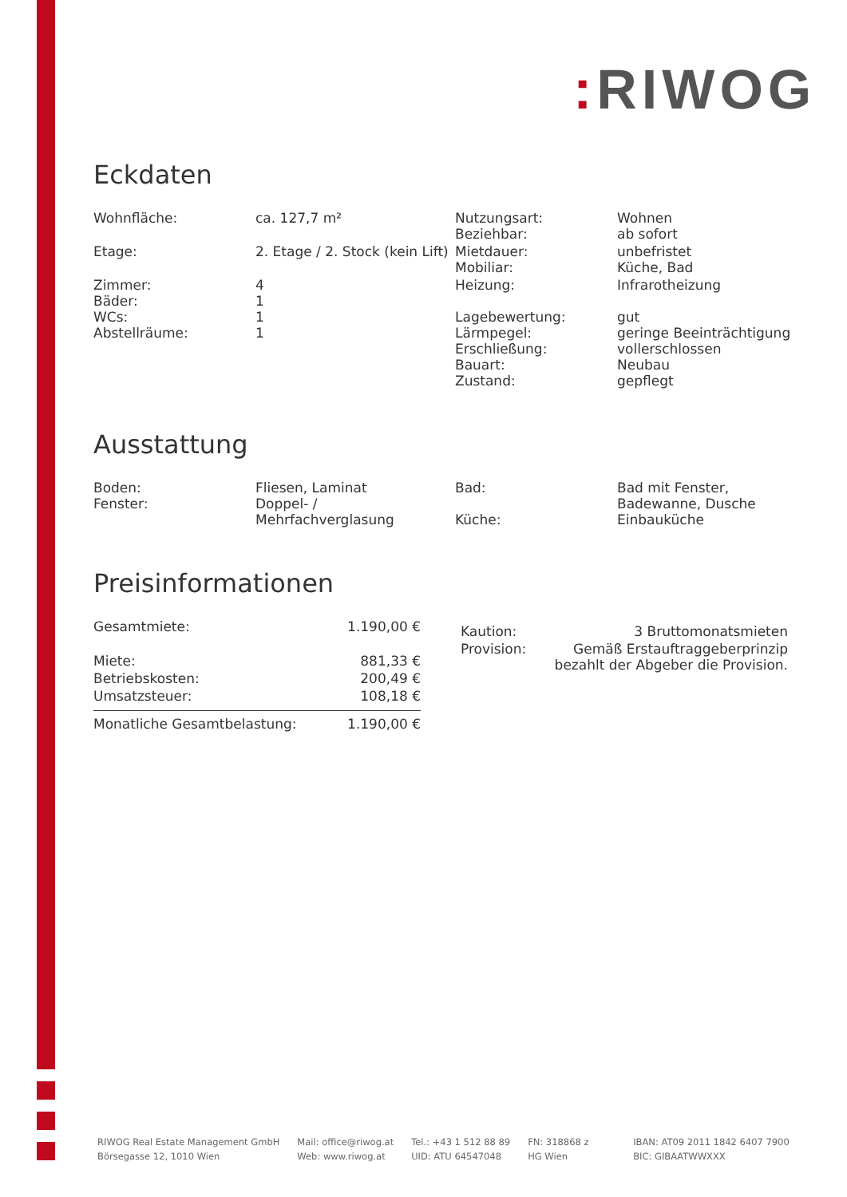: RIWOG
Eckdaten
| Wohnfläche: | ca. 127,7 m² | Nutzungsart: Beziehbar: | Wohnen ab sofort |
| Etage: | 2. Etage / 2. Stock (kein Lift) | Mietdauer: Mobiliar: | unbefristet Küche, Bad |
| Zimmer: Bäder: WCs: Abstellräume: | 4 1 1 1 | Heizung: Lagebewertung: Lärmpegel: Erschließung: Bauart: Zustand: | Infrarotheizung gut geringe Beeinträchtigung vollerschlossen Neubau gepflegt |
Ausstattung
| Boden: Fenster: | Fliesen, Laminat Doppel- / Mehrfachverglasung | Bad: Küche: | Bad mit Fenster, Badewanne, Dusche Einbauküche |
Preisinformationen
| Gesamtmiete: | 1.190,00 € |
| Miete: | 881,33 € |
| Betriebskosten: | 200,49 € |
| Umsatzsteuer: | 108,18 € |
| Monatliche Gesamtbelastung: | 1.190,00 € |
| Kaution: | 3 Bruttomonatsmieten |
| Provision: | Gemäß Erstauftraggeberprinzip bezahlt der Abgeber die Provision. |
RIWOG Real Estate Management GmbH
Börsegasse 12, 1010 Wien
Mail: office@riwog.at
Web: www.riwog.at
Tel.: +43 1 512 88 89
UID: ATU 64547048
FN: 318868 z
HG Wien
IBAN: AT09 2011 1842 6407 7900
BIC: GIBAATWWXXX